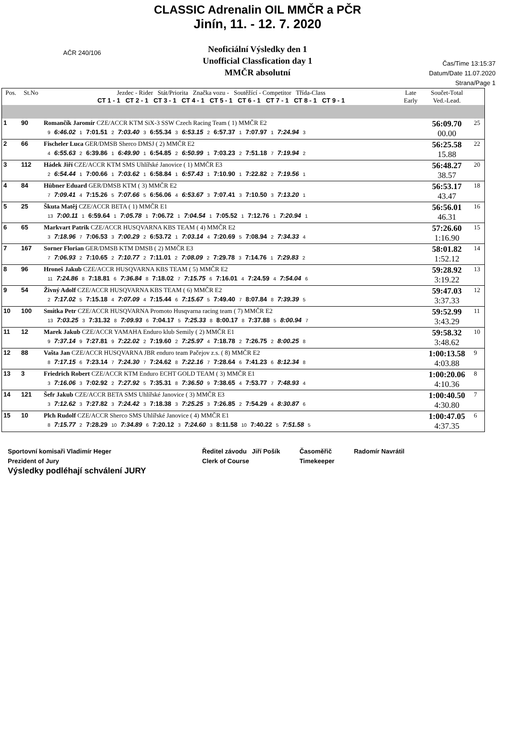CLASSIC Adrenalin OIL MMČR a PČR
Jinín, 11. - 12. 7. 2020
Neoficiální Výsledky den 1
Unofficial Classfication day 1
MMČR absolutní
AČR 240/106
Čas/Time 13:15:37
Datum/Date 11.07.2020
Strana/Page 1
| Pos. | St.No | Jezdec - Rider Stát/Priorita Značka vozu - Soutěžící - Competitor Třída-Class CT 1 - 1 CT 2 - 1 CT 3 - 1 CT 4 - 1 CT 5 - 1 CT 6 - 1 CT 7 - 1 CT 8 - 1 CT 9 - 1 | | Late Early | Součet-Total Ved.-Lead. | |
| --- | --- | --- | --- | --- | --- | --- |
| 1 | 90 | Romančík Jaromír CZE/ACCR KTM SiX-3 SSW Czech Racing Team ( 1) MMČR E2 9 6:46.02 1 7:01.51 2 7:03.40 3 6:55.34 3 6:53.15 2 6:57.37 1 7:07.97 1 7:24.94 3 | | | 56:09.70 00.00 | 25 |
| 2 | 66 | Fischeler Luca GER/DMSB Sherco DMSJ ( 2) MMČR E2 4 6:55.63 2 6:39.86 1 6:49.90 1 6:54.85 2 6:50.99 1 7:03.23 2 7:51.18 7 7:19.94 2 | | | 56:25.58 15.88 | 22 |
| 3 | 112 | Hádek Jiří CZE/ACCR KTM SMS Uhlířské Janovice ( 1) MMČR E3 2 6:54.44 1 7:00.66 1 7:03.62 1 6:58.84 1 6:57.43 1 7:10.90 1 7:22.82 2 7:19.56 1 | | | 56:48.27 38.57 | 20 |
| 4 | 84 | Hübner Eduard GER/DMSB KTM ( 3) MMČR E2 7 7:09.41 4 7:15.26 5 7:07.66 5 6:56.06 4 6:53.67 3 7:07.41 3 7:10.50 3 7:13.20 1 | | | 56:53.17 43.47 | 18 |
| 5 | 25 | Škuta Matěj CZE/ACCR BETA ( 1) MMČR E1 13 7:00.11 1 6:59.64 1 7:05.78 1 7:06.72 1 7:04.54 1 7:05.52 1 7:12.76 1 7:20.94 1 | | | 56:56.01 46.31 | 16 |
| 6 | 65 | Markvart Patrik CZE/ACCR HUSQVARNA KBS TEAM ( 4) MMČR E2 3 7:18.96 7 7:06.53 3 7:00.29 2 6:53.72 1 7:03.14 4 7:20.69 5 7:08.94 2 7:34.33 4 | | | 57:26.60 1:16.90 | 15 |
| 7 | 167 | Sorner Florian GER/DMSB KTM DMSB ( 2) MMČR E3 7 7:06.93 2 7:10.65 2 7:10.77 2 7:11.01 2 7:08.09 2 7:29.78 3 7:14.76 1 7:29.83 2 | | | 58:01.82 1:52.12 | 14 |
| 8 | 96 | Hroneš Jakub CZE/ACCR HUSQVARNA KBS TEAM ( 5) MMČR E2 11 7:24.86 8 7:18.81 6 7:36.84 8 7:18.02 7 7:15.75 6 7:16.01 4 7:24.59 4 7:54.04 6 | | | 59:28.92 3:19.22 | 13 |
| 9 | 54 | Živný Adolf CZE/ACCR HUSQVARNA KBS TEAM ( 6) MMČR E2 2 7:17.02 5 7:15.18 4 7:07.09 4 7:15.44 6 7:15.67 5 7:49.40 7 8:07.84 8 7:39.39 5 | | | 59:47.03 3:37.33 | 12 |
| 10 | 100 | Smítka Petr CZE/ACCR HUSQVARNA Promoto Husqvarna racing team ( 7) MMČR E2 13 7:03.25 3 7:31.32 8 7:09.93 6 7:04.17 5 7:25.33 8 8:00.17 8 7:37.88 5 8:00.94 7 | | | 59:52.99 3:43.29 | 11 |
| 11 | 12 | Marek Jakub CZE/ACCR YAMAHA Enduro klub Semily ( 2) MMČR E1 9 7:37.14 9 7:27.81 9 7:22.02 2 7:19.60 2 7:25.97 4 7:18.78 2 7:26.75 2 8:00.25 8 | | | 59:58.32 3:48.62 | 10 |
| 12 | 88 | Vašta Jan CZE/ACCR HUSQVARNA JBR enduro team Pačejov z.s. ( 8) MMČR E2 8 7:17.15 6 7:23.14 7 7:24.30 7 7:24.62 8 7:22.16 7 7:28.64 6 7:41.23 6 8:12.34 8 | | | 1:00:13.58 4:03.88 | 9 |
| 13 | 3 | Friedrich Robert CZE/ACCR KTM Enduro ECHT GOLD TEAM ( 3) MMČR E1 3 7:16.06 3 7:02.92 2 7:27.92 5 7:35.31 8 7:36.50 9 7:38.65 4 7:53.77 7 7:48.93 4 | | | 1:00:20.06 4:10.36 | 8 |
| 14 | 121 | Šefr Jakub CZE/ACCR BETA SMS Uhlířské Janovice ( 3) MMČR E3 3 7:12.62 3 7:27.82 3 7:24.42 3 7:18.38 3 7:25.25 3 7:26.85 2 7:54.29 4 8:30.87 6 | | | 1:00:40.50 4:30.80 | 7 |
| 15 | 10 | Plch Rudolf CZE/ACCR Sherco SMS Uhlířské Janovice ( 4) MMČR E1 8 7:15.77 2 7:28.29 10 7:34.89 6 7:20.12 3 7:24.60 3 8:11.58 10 7:40.22 5 7:51.58 5 | | | 1:00:47.05 4:37.35 | 6 |
Sportovní komisaři Vladimír Heger
Prezident of Jury
Výsledky podléhají schválení JURY
Ředitel závodu Jiří Pošík
Clerk of Course
Časoměřič
Timekeeper
Radomír Navrátil